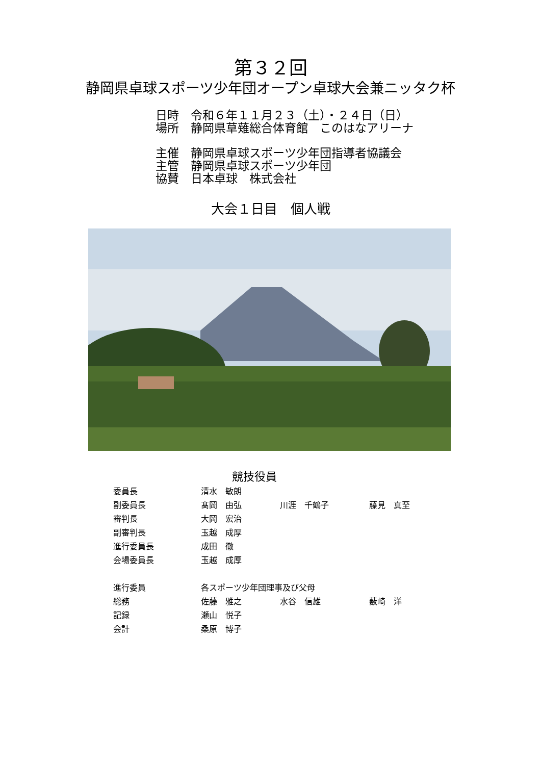第３２回
静岡県卓球スポーツ少年団オープン卓球大会兼ニッタク杯
日時　令和６年１１月２３（土）・２４日（日）
場所　静岡県草薙総合体育館　このはなアリーナ
主催　静岡県卓球スポーツ少年団指導者協議会
主管　静岡県卓球スポーツ少年団
協賛　日本卓球　株式会社
大会１日目　個人戦
競技役員
| 委員長 | 清水 敏朗 | | |
| 副委員長 | 髙岡 由弘 | 川涯 千鶴子 | 藤見 真至 |
| 審判長 | 大岡 宏治 | | |
| 副審判長 | 玉越 成厚 | | |
| 進行委員長 | 成田 徹 | | |
| 会場委員長 | 玉越 成厚 | | |
| 進行委員 | 各スポーツ少年団理事及び父母 | | |
| 総務 | 佐藤 雅之 | 水谷 信雄 | 薮崎 洋 |
| 記録 | 瀬山 悦子 | | |
| 会計 | 桑原 博子 | | |